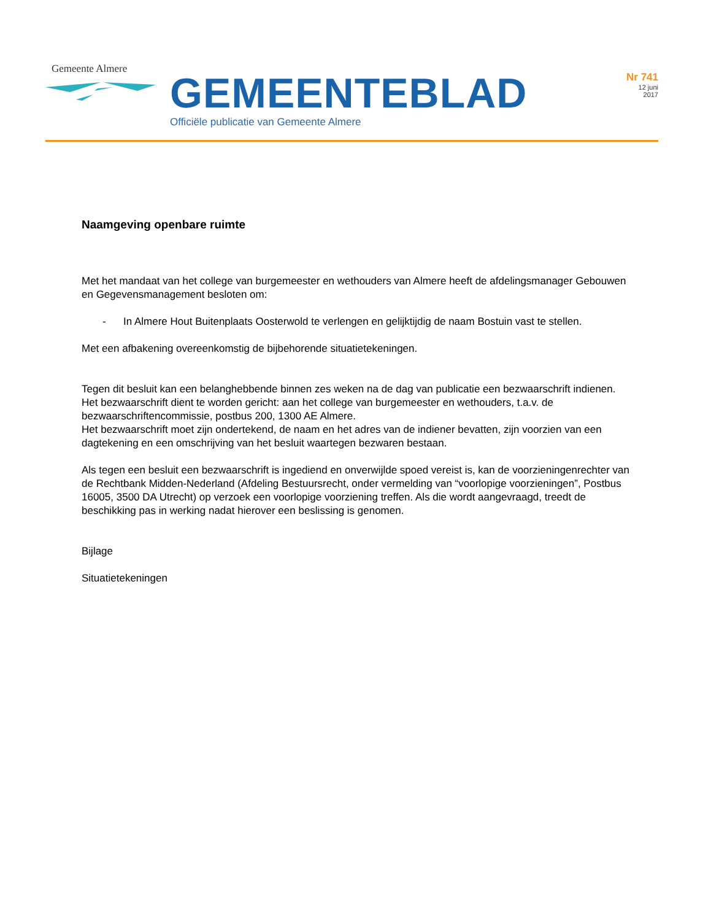Gemeente Almere
GEMEENTEBLAD
Officiële publicatie van Gemeente Almere
Nr 741
12 juni
2017
Naamgeving openbare ruimte
Met het mandaat van het college van burgemeester en wethouders van Almere heeft de afdelingsmanager Gebouwen en Gegevensmanagement besloten om:
- In Almere Hout Buitenplaats Oosterwold te verlengen en gelijktijdig de naam Bostuin vast te stellen.
Met een afbakening overeenkomstig de bijbehorende situatietekeningen.
Tegen dit besluit kan een belanghebbende binnen zes weken na de dag van publicatie een bezwaarschrift indienen. Het bezwaarschrift dient te worden gericht: aan het college van burgemeester en wethouders, t.a.v. de bezwaarschriftencommissie, postbus 200, 1300 AE Almere.
Het bezwaarschrift moet zijn ondertekend, de naam en het adres van de indiener bevatten, zijn voorzien van een dagtekening en een omschrijving van het besluit waartegen bezwaren bestaan.
Als tegen een besluit een bezwaarschrift is ingediend en onverwijlde spoed vereist is, kan de voorzieningenrechter van de Rechtbank Midden-Nederland (Afdeling Bestuursrecht, onder vermelding van “voorlopige voorzieningen”, Postbus 16005, 3500 DA Utrecht) op verzoek een voorlopige voorziening treffen. Als die wordt aangevraagd, treedt de beschikking pas in werking nadat hierover een beslissing is genomen.
Bijlage
Situatietekeningen